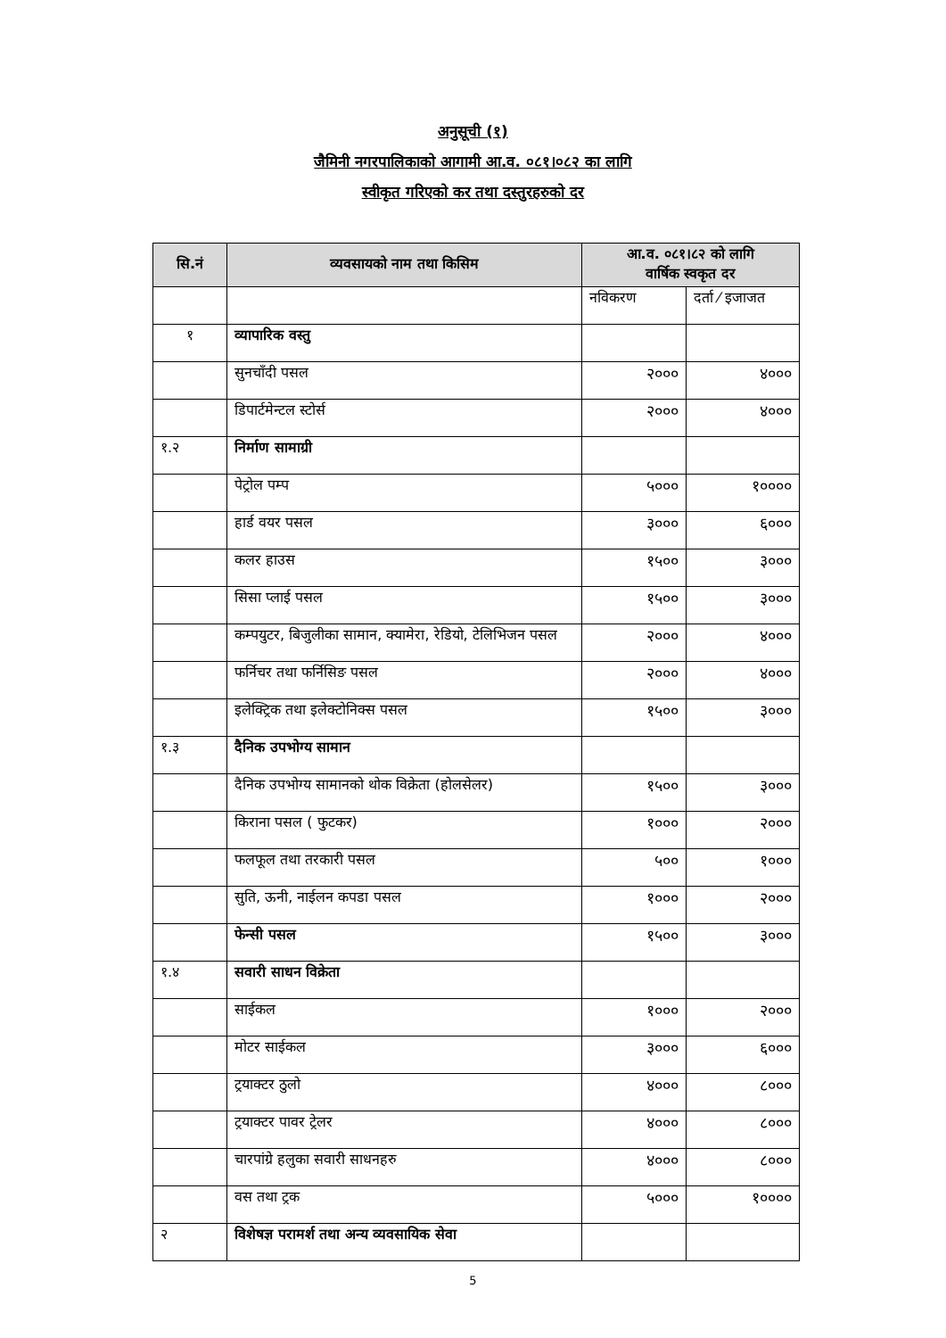अनुसूची (१)
जैमिनी नगरपालिकाको आगामी आ.व. ०८१।०८२ का लागि
स्वीकृत गरिएको कर तथा दस्तुरहरुको दर
| सि.नं | व्यवसायको नाम तथा किसिम | आ.व. ०८१।८२ को लागि वार्षिक स्वकृत दर | |
| --- | --- | --- | --- |
| | | नविकरण | दर्ता ⁄ इजाजत |
| १ | व्यापारिक वस्तु | | |
| | सुनचाँदी पसल | २००० | ४००० |
| | डिपार्टमेन्टल स्टोर्स | २००० | ४००० |
| १.२ | निर्माण सामाग्री | | |
| | पेट्रोल पम्प | ५००० | १०००० |
| | हार्ड वयर पसल | ३००० | ६००० |
| | कलर हाउस | १५०० | ३००० |
| | सिसा प्लाई पसल | १५०० | ३००० |
| | कम्पयुटर, बिजुलीका सामान, क्यामेरा, रेडियो, टेलिभिजन पसल | २००० | ४००० |
| | फर्निचर तथा फर्निसिङ पसल | २००० | ४००० |
| | इलेक्ट्रिक तथा इलेक्टोनिक्स पसल | १५०० | ३००० |
| १.३ | दैनिक उपभोग्य सामान | | |
| | दैनिक उपभोग्य सामानको थोक विक्रेता (होलसेलर) | १५०० | ३००० |
| | किराना पसल ( फुटकर) | १००० | २००० |
| | फलफूल तथा तरकारी पसल | ५०० | १००० |
| | सुति, ऊनी, नाईलन कपडा पसल | १००० | २००० |
| | फेन्सी पसल | १५०० | ३००० |
| १.४ | सवारी साधन विक्रेता | | |
| | साईकल | १००० | २००० |
| | मोटर साईकल | ३००० | ६००० |
| | ट्रयाक्टर ठुलो | ४००० | ८००० |
| | ट्रयाक्टर पावर ट्रेलर | ४००० | ८००० |
| | चारपांग्रे हलुका सवारी साधनहरु | ४००० | ८००० |
| | वस तथा ट्रक | ५००० | १०००० |
| २ | विशेषज्ञ परामर्श तथा अन्य व्यवसायिक सेवा | | |
5